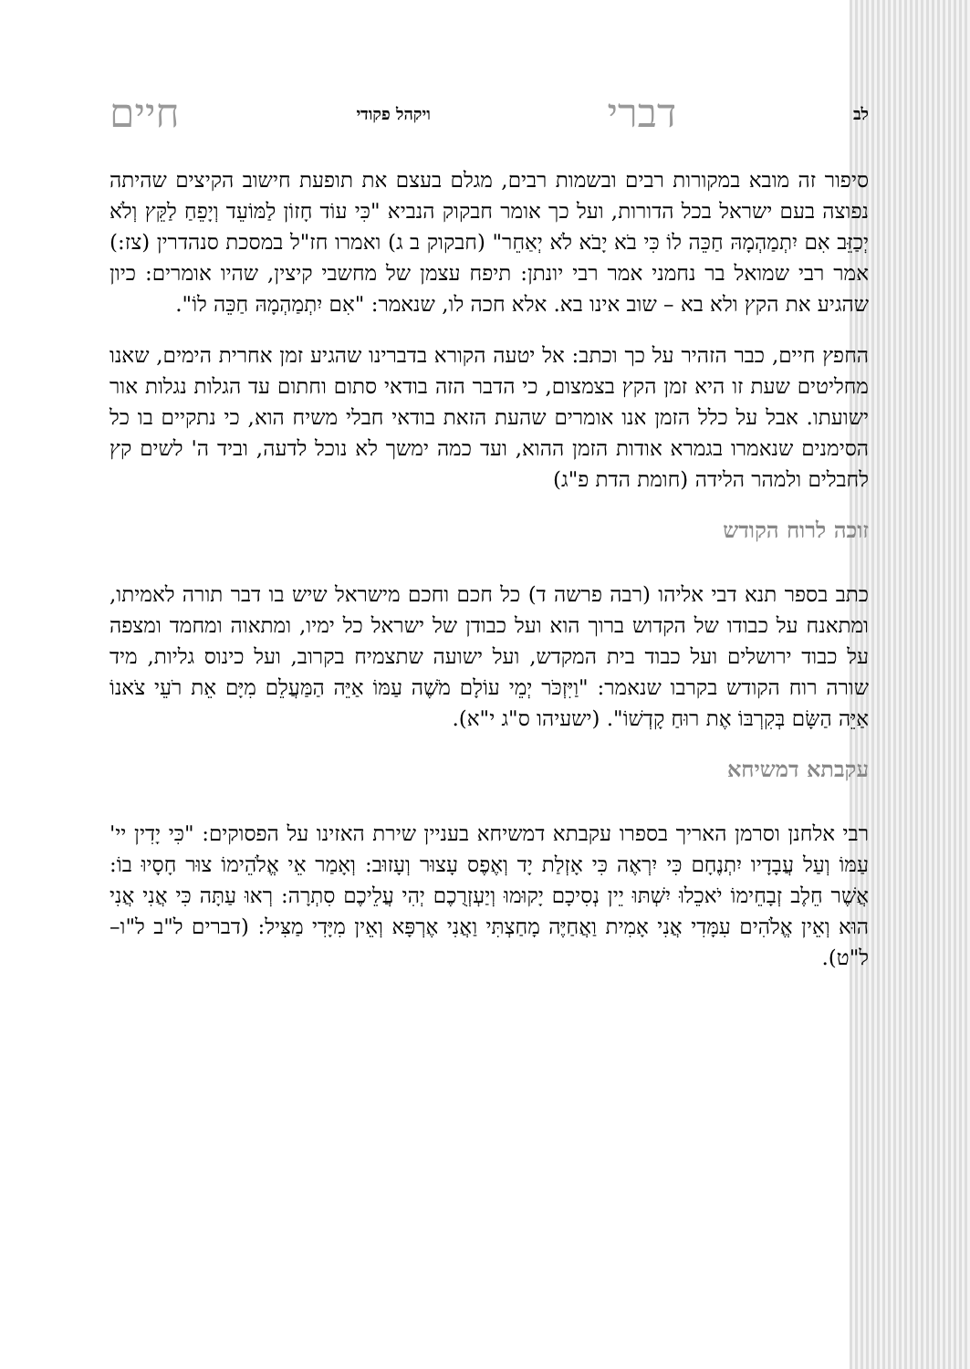לב דברי ויקהל פקודי חיים
סיפור זה מובא במקורות רבים ובשמות רבים, מגלם בעצם את תופעת חישוב הקיצים שהיתה נפוצה בעם ישראל בכל הדורות, ועל כך אומר חבקוק הנביא "כִּי עוֹד חָזוֹן לַמּוֹעֵד וְיָפֵחַ לַקֵּץ וְלֹא יְכַזֵּב אִם יִתְמַהְמָהּ חַכֵּה לוֹ כִּי בֹא יָבֹא לֹא יְאַחֵר" (חבקוק ב ג) ואמרו חז"ל במסכת סנהדרין (צז:) אמר רבי שמואל בר נחמני אמר רבי יונתן: תיפח עצמן של מחשבי קיצין, שהיו אומרים: כיון שהגיע את הקץ ולא בא – שוב אינו בא. אלא חכה לו, שנאמר: "אִם יִתְמַהְמָהּ חַכֵּה לוֹ".
החפץ חיים, כבר הזהיר על כך וכתב: אל יטעה הקורא בדברינו שהגיע זמן אחרית הימים, שאנו מחליטים שעת זו היא זמן הקץ בצמצום, כי הדבר הזה בודאי סתום וחתום עד הגלות נגלות אור ישועתו. אבל על כלל הזמן אנו אומרים שהעת הזאת בודאי חבלי משיח הוא, כי נתקיים בו כל הסימנים שנאמרו בגמרא אודות הזמן ההוא, ועד כמה ימשך לא נוכל לדעה, וביד ה' לשים קץ לחבלים ולמהר הלידה (חומת הדת פ"ג)
זוכה לרוח הקודש
כתב בספר תנא דבי אליהו (רבה פרשה ד) כל חכם וחכם מישראל שיש בו דבר תורה לאמיתו, ומתאנח על כבודו של הקדוש ברוך הוא ועל כבודן של ישראל כל ימיו, ומתאוה ומחמד ומצפה על כבוד ירושלים ועל כבוד בית המקדש, ועל ישועה שתצמיח בקרוב, ועל כינוס גליות, מיד שורה רוח הקודש בקרבו שנאמר: "וַיִּזְכֹּר יְמֵי עוֹלָם מֹשֶׁה עַמּוֹ אַיֵּה הַמַּעֲלֵם מִיָּם אֵת רֹעֵי צֹאנוֹ אַיֵּה הַשָּׂם בְּקִרְבּוֹ אֶת רוּחַ קָדְשׁוֹ". (ישעיהו ס"ג י"א).
עקבתא דמשיחא
רבי אלחנן וסרמן האריך בספרו עקבתא דמשיחא בעניין שירת האזינו על הפסוקים: "כִּי יָדִין יי' עַמּוֹ וְעַל עֲבָדָיו יִתְנֶחָם כִּי יִרְאֶה כִּי אָזְלַת יָד וְאֶפֶס עָצוּר וְעָזוּב: וְאָמַר אֵי אֱלֹהֵימוֹ צוּר חָסָיוּ בוֹ: אֲשֶׁר חֵלֶב זְבָחֵימוֹ יֹאכֵלוּ יִשְׁתּוּ יֵין נְסִיכָם יָקוּמוּ וְיַעְזְרֻכֶם יְהִי עֲלֵיכֶם סִתְרָה: רְאוּ עַתָּה כִּי אֲנִי אֲנִי הוּא וְאֵין אֱלֹהִים עִמָּדִי אֲנִי אָמִית וַאֲחַיֶּה מָחַצְתִּי וַאֲנִי אֶרְפָּא וְאֵין מִיָּדִי מַצִּיל: (דברים ל"ב ל"ו–ל"ט).